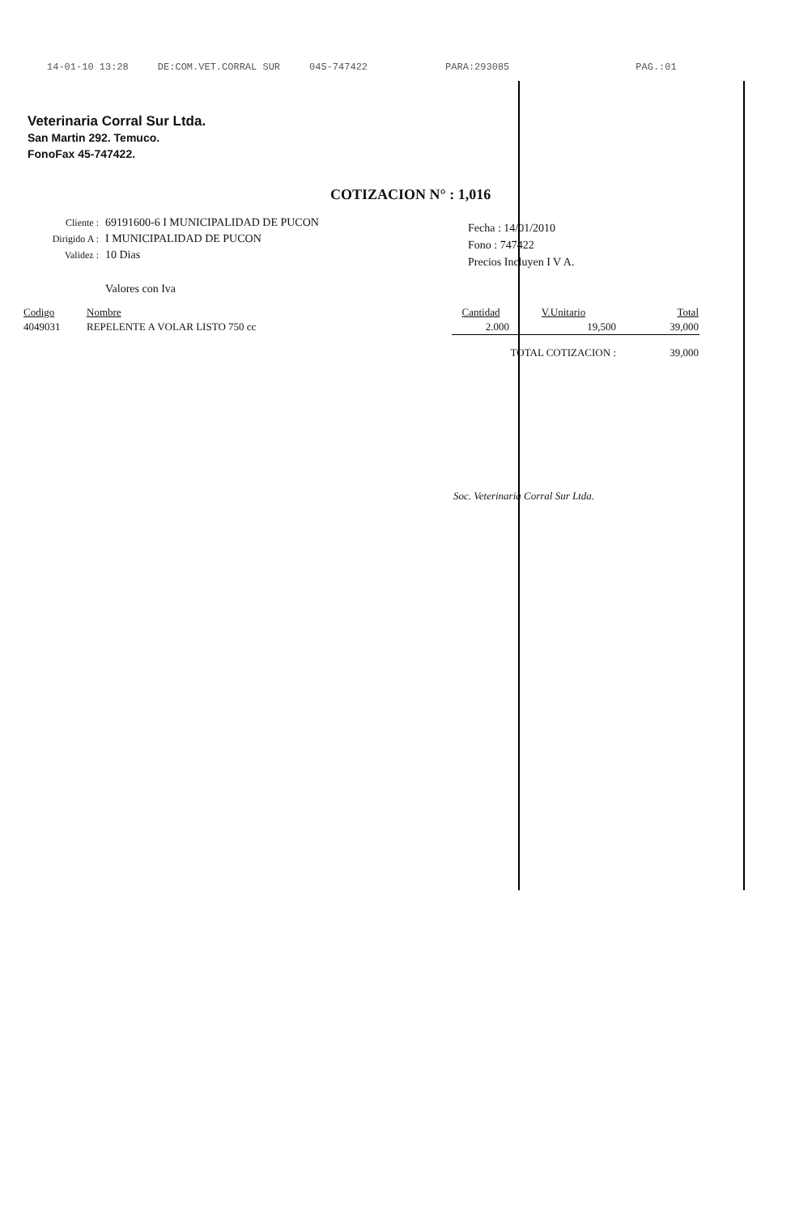14-01-10 13:28 DE:COM.VET.CORRAL SUR 045-747422 PARA:293085 PAG.:01
Veterinaria Corral Sur Ltda.
San Martin 292. Temuco.
FonoFax 45-747422.
COTIZACION N° : 1,016
| Cliente : | 69191600-6 I MUNICIPALIDAD DE PUCON |
| Dirigido A : | I MUNICIPALIDAD DE PUCON |
| Validez : | 10 Dias |
| | Valores con Iva |
Fecha : 14/01/2010
Fono : 747422
Precios Incluyen I V A.
| Codigo | Nombre | Cantidad | V.Unitario | Total |
| --- | --- | --- | --- | --- |
| 4049031 | REPELENTE A VOLAR LISTO 750 cc | 2.000 | 19,500 | 39,000 |
| | | TOTAL COTIZACION : | | 39,000 |
Soc. Veterinaria Corral Sur Ltda.